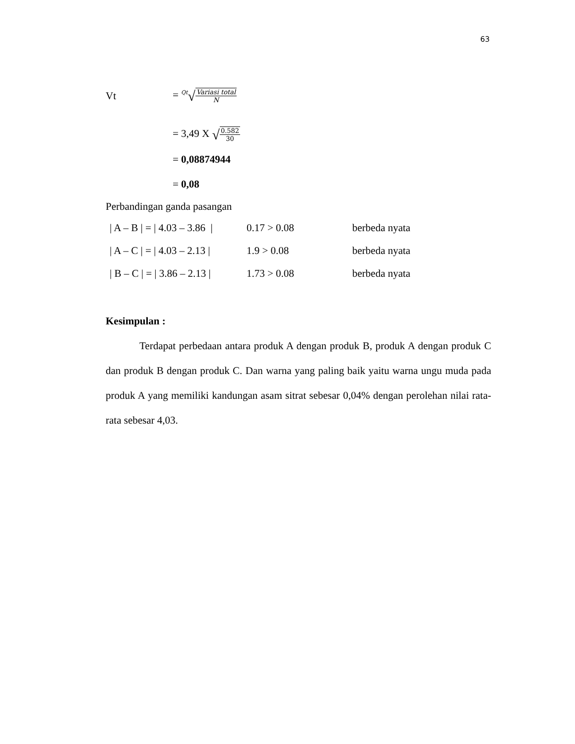63
Vt = <sup>Qt</sup>√Variasi total N
= 3,49 X √0.582 30
= 0,08874944
= 0,08
Perbandingan ganda pasangan
| / A – B / = / 4.03 – 3.86 / | 0.17 > 0.08 | berbeda nyata |
| / A – C / = / 4.03 – 2.13 / | 1.9 > 0.08 | berbeda nyata |
| / B – C / = / 3.86 – 2.13 / | 1.73 > 0.08 | berbeda nyata |
Kesimpulan :
Terdapat perbedaan antara produk A dengan produk B, produk A dengan produk C dan produk B dengan produk C. Dan warna yang paling baik yaitu warna ungu muda pada produk A yang memiliki kandungan asam sitrat sebesar 0,04% dengan perolehan nilai rata-rata sebesar 4,03.